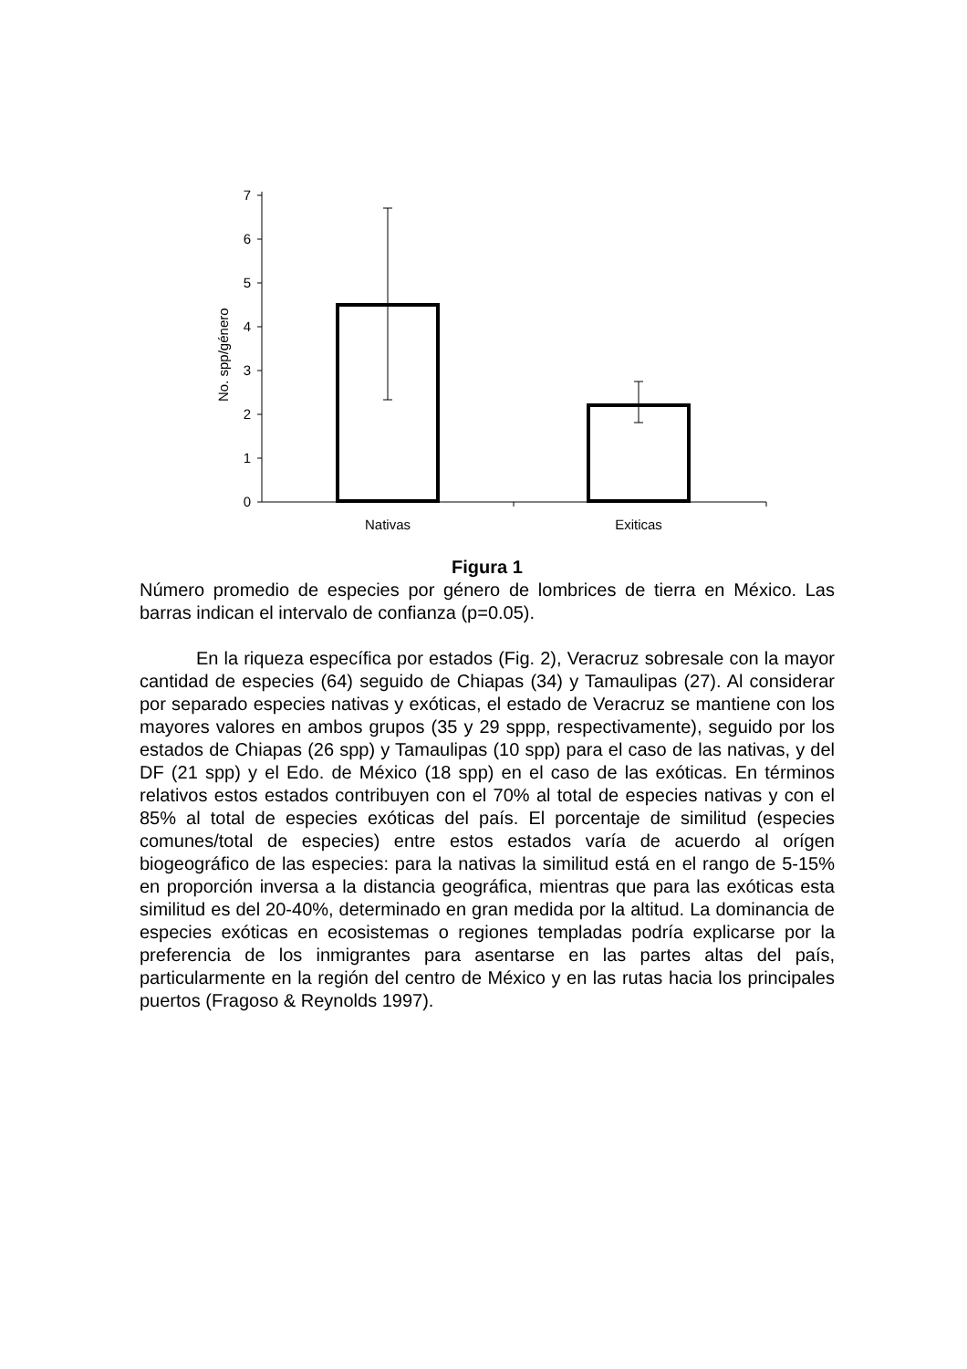No. spp/género
0
1
2
3
4
5
6
7
Nativas
Exiticas
Figura 1
Número promedio de especies por género de lombrices de tierra en México. Las barras indican el intervalo de confianza (p=0.05).
En la riqueza específica por estados (Fig. 2), Veracruz sobresale con la mayor cantidad de especies (64) seguido de Chiapas (34) y Tamaulipas (27). Al considerar por separado especies nativas y exóticas, el estado de Veracruz se mantiene con los mayores valores en ambos grupos (35 y 29 sppp, respectivamente), seguido por los estados de Chiapas (26 spp) y Tamaulipas (10 spp) para el caso de las nativas, y del DF (21 spp) y el Edo. de México (18 spp) en el caso de las exóticas. En términos relativos estos estados contribuyen con el 70% al total de especies nativas y con el 85% al total de especies exóticas del país. El porcentaje de similitud (especies comunes/total de especies) entre estos estados varía de acuerdo al orígen biogeográfico de las especies: para la nativas la similitud está en el rango de 5-15% en proporción inversa a la distancia geográfica, mientras que para las exóticas esta similitud es del 20-40%, determinado en gran medida por la altitud. La dominancia de especies exóticas en ecosistemas o regiones templadas podría explicarse por la preferencia de los inmigrantes para asentarse en las partes altas del país, particularmente en la región del centro de México y en las rutas hacia los principales puertos (Fragoso & Reynolds 1997).